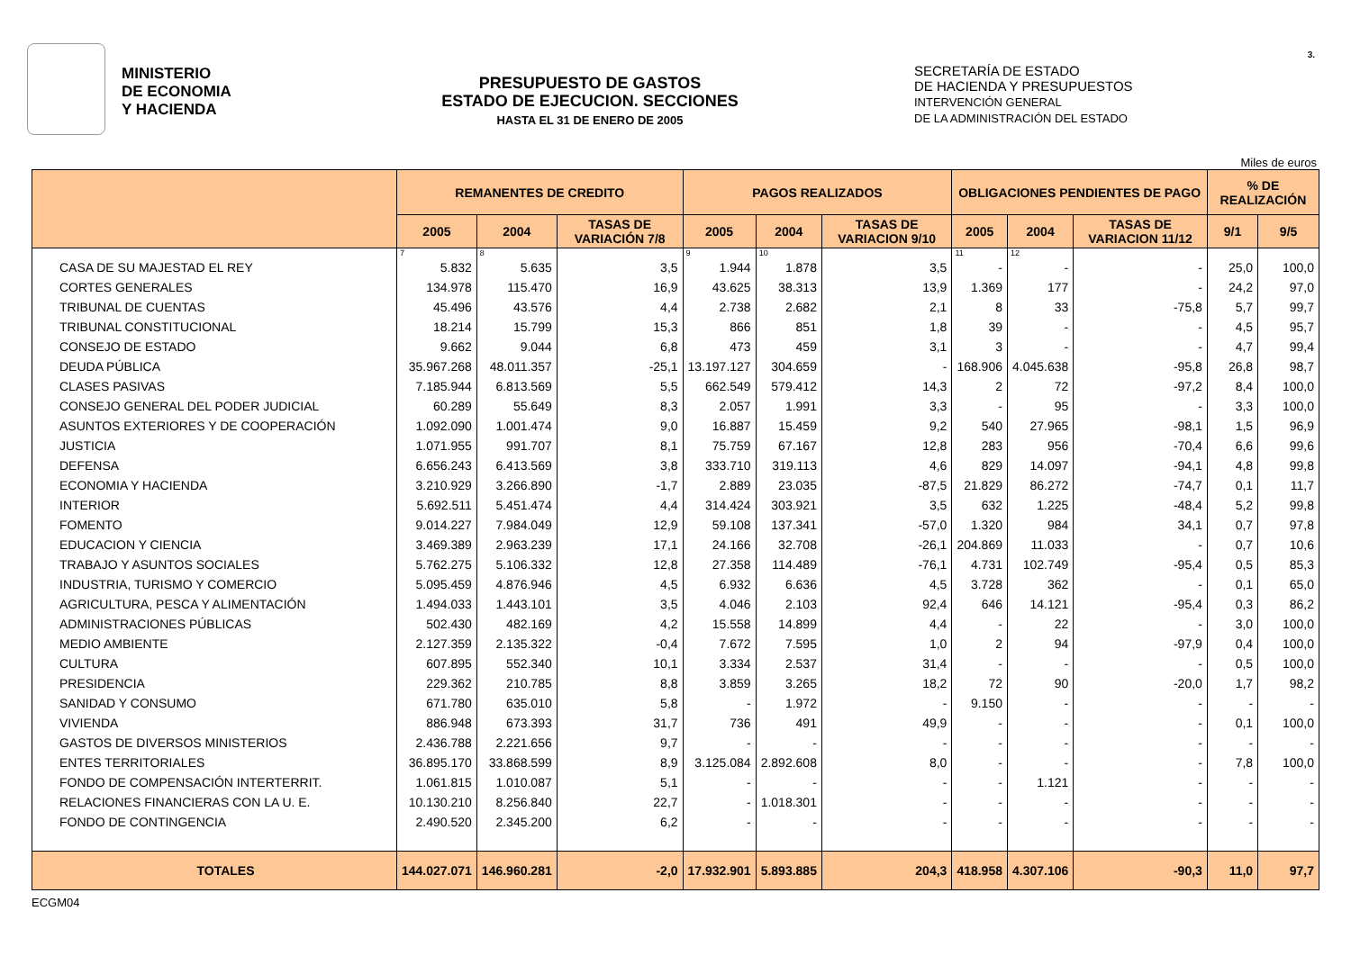MINISTERIO
DE ECONOMIA
Y HACIENDA
PRESUPUESTO DE GASTOS
ESTADO DE EJECUCION. SECCIONES
HASTA EL 31 DE ENERO DE 2005
SECRETARÍA DE ESTADO
DE HACIENDA Y PRESUPUESTOS
INTERVENCIÓN GENERAL
DE LA ADMINISTRACIÓN DEL ESTADO
3.
Miles de euros
| | REMANENTES DE CREDITO | | | PAGOS REALIZADOS | | | OBLIGACIONES PENDIENTES DE PAGO | | | % DE REALIZACIÓN | |
| --- | --- | --- | --- | --- | --- | --- | --- | --- | --- | --- | --- |
| | 2005 | 2004 | TASAS DE VARIACIÓN 7/8 | 2005 | 2004 | TASAS DE VARIACION 9/10 | 2005 | 2004 | TASAS DE VARIACION 11/12 | 9/1 | 9/5 |
| | 7 | 8 | | 9 | 10 | | 11 | 12 | | | |
| CASA DE SU MAJESTAD EL REY | 5.832 | 5.635 | 3,5 | 1.944 | 1.878 | 3,5 | - | - | - | 25,0 | 100,0 |
| CORTES GENERALES | 134.978 | 115.470 | 16,9 | 43.625 | 38.313 | 13,9 | 1.369 | 177 | - | 24,2 | 97,0 |
| TRIBUNAL DE CUENTAS | 45.496 | 43.576 | 4,4 | 2.738 | 2.682 | 2,1 | 8 | 33 | -75,8 | 5,7 | 99,7 |
| TRIBUNAL CONSTITUCIONAL | 18.214 | 15.799 | 15,3 | 866 | 851 | 1,8 | 39 | - | - | 4,5 | 95,7 |
| CONSEJO DE ESTADO | 9.662 | 9.044 | 6,8 | 473 | 459 | 3,1 | 3 | - | - | 4,7 | 99,4 |
| DEUDA PÚBLICA | 35.967.268 | 48.011.357 | -25,1 | 13.197.127 | 304.659 | - | 168.906 | 4.045.638 | -95,8 | 26,8 | 98,7 |
| CLASES PASIVAS | 7.185.944 | 6.813.569 | 5,5 | 662.549 | 579.412 | 14,3 | 2 | 72 | -97,2 | 8,4 | 100,0 |
| CONSEJO GENERAL DEL PODER JUDICIAL | 60.289 | 55.649 | 8,3 | 2.057 | 1.991 | 3,3 | - | 95 | - | 3,3 | 100,0 |
| ASUNTOS EXTERIORES Y DE COOPERACIÓN | 1.092.090 | 1.001.474 | 9,0 | 16.887 | 15.459 | 9,2 | 540 | 27.965 | -98,1 | 1,5 | 96,9 |
| JUSTICIA | 1.071.955 | 991.707 | 8,1 | 75.759 | 67.167 | 12,8 | 283 | 956 | -70,4 | 6,6 | 99,6 |
| DEFENSA | 6.656.243 | 6.413.569 | 3,8 | 333.710 | 319.113 | 4,6 | 829 | 14.097 | -94,1 | 4,8 | 99,8 |
| ECONOMIA Y HACIENDA | 3.210.929 | 3.266.890 | -1,7 | 2.889 | 23.035 | -87,5 | 21.829 | 86.272 | -74,7 | 0,1 | 11,7 |
| INTERIOR | 5.692.511 | 5.451.474 | 4,4 | 314.424 | 303.921 | 3,5 | 632 | 1.225 | -48,4 | 5,2 | 99,8 |
| FOMENTO | 9.014.227 | 7.984.049 | 12,9 | 59.108 | 137.341 | -57,0 | 1.320 | 984 | 34,1 | 0,7 | 97,8 |
| EDUCACION Y CIENCIA | 3.469.389 | 2.963.239 | 17,1 | 24.166 | 32.708 | -26,1 | 204.869 | 11.033 | - | 0,7 | 10,6 |
| TRABAJO Y ASUNTOS SOCIALES | 5.762.275 | 5.106.332 | 12,8 | 27.358 | 114.489 | -76,1 | 4.731 | 102.749 | -95,4 | 0,5 | 85,3 |
| INDUSTRIA, TURISMO Y COMERCIO | 5.095.459 | 4.876.946 | 4,5 | 6.932 | 6.636 | 4,5 | 3.728 | 362 | - | 0,1 | 65,0 |
| AGRICULTURA, PESCA Y ALIMENTACIÓN | 1.494.033 | 1.443.101 | 3,5 | 4.046 | 2.103 | 92,4 | 646 | 14.121 | -95,4 | 0,3 | 86,2 |
| ADMINISTRACIONES PÚBLICAS | 502.430 | 482.169 | 4,2 | 15.558 | 14.899 | 4,4 | - | 22 | - | 3,0 | 100,0 |
| MEDIO AMBIENTE | 2.127.359 | 2.135.322 | -0,4 | 7.672 | 7.595 | 1,0 | 2 | 94 | -97,9 | 0,4 | 100,0 |
| CULTURA | 607.895 | 552.340 | 10,1 | 3.334 | 2.537 | 31,4 | - | - | - | 0,5 | 100,0 |
| PRESIDENCIA | 229.362 | 210.785 | 8,8 | 3.859 | 3.265 | 18,2 | 72 | 90 | -20,0 | 1,7 | 98,2 |
| SANIDAD Y CONSUMO | 671.780 | 635.010 | 5,8 | - | 1.972 | - | 9.150 | - | - | - | - |
| VIVIENDA | 886.948 | 673.393 | 31,7 | 736 | 491 | 49,9 | - | - | - | 0,1 | 100,0 |
| GASTOS DE DIVERSOS MINISTERIOS | 2.436.788 | 2.221.656 | 9,7 | - | - | - | - | - | - | - | - |
| ENTES TERRITORIALES | 36.895.170 | 33.868.599 | 8,9 | 3.125.084 | 2.892.608 | 8,0 | - | - | - | 7,8 | 100,0 |
| FONDO DE COMPENSACIÓN INTERTERRIT. | 1.061.815 | 1.010.087 | 5,1 | - | - | - | - | 1.121 | - | - | - |
| RELACIONES FINANCIERAS CON LA U. E. | 10.130.210 | 8.256.840 | 22,7 | - | 1.018.301 | - | - | - | - | - | - |
| FONDO DE CONTINGENCIA | 2.490.520 | 2.345.200 | 6,2 | - | - | - | - | - | - | - | - |
| TOTALES | 144.027.071 | 146.960.281 | -2,0 | 17.932.901 | 5.893.885 | 204,3 | 418.958 | 4.307.106 | -90,3 | 11,0 | 97,7 |
ECGM04